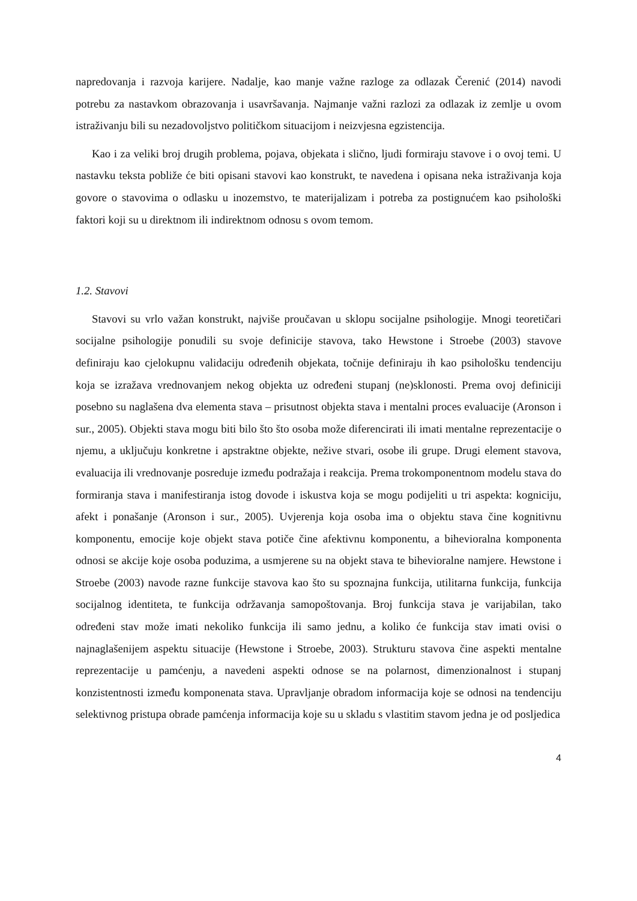napredovanja i razvoja karijere. Nadalje, kao manje važne razloge za odlazak Čerenić (2014) navodi potrebu za nastavkom obrazovanja i usavršavanja. Najmanje važni razlozi za odlazak iz zemlje u ovom istraživanju bili su nezadovoljstvo političkom situacijom i neizvjesna egzistencija.
Kao i za veliki broj drugih problema, pojava, objekata i slično, ljudi formiraju stavove i o ovoj temi. U nastavku teksta pobliže će biti opisani stavovi kao konstrukt, te navedena i opisana neka istraživanja koja govore o stavovima o odlasku u inozemstvo, te materijalizam i potreba za postignućem kao psihološki faktori koji su u direktnom ili indirektnom odnosu s ovom temom.
1.2. Stavovi
Stavovi su vrlo važan konstrukt, najviše proučavan u sklopu socijalne psihologije. Mnogi teoretičari socijalne psihologije ponudili su svoje definicije stavova, tako Hewstone i Stroebe (2003) stavove definiraju kao cjelokupnu validaciju određenih objekata, točnije definiraju ih kao psihološku tendenciju koja se izražava vrednovanjem nekog objekta uz određeni stupanj (ne)sklonosti. Prema ovoj definiciji posebno su naglašena dva elementa stava – prisutnost objekta stava i mentalni proces evaluacije (Aronson i sur., 2005). Objekti stava mogu biti bilo što što osoba može diferencirati ili imati mentalne reprezentacije o njemu, a uključuju konkretne i apstraktne objekte, nežive stvari, osobe ili grupe. Drugi element stavova, evaluacija ili vrednovanje posreduje između podražaja i reakcija. Prema trokomponentnom modelu stava do formiranja stava i manifestiranja istog dovode i iskustva koja se mogu podijeliti u tri aspekta: kogniciju, afekt i ponašanje (Aronson i sur., 2005). Uvjerenja koja osoba ima o objektu stava čine kognitivnu komponentu, emocije koje objekt stava potiče čine afektivnu komponentu, a bihevioralna komponenta odnosi se akcije koje osoba poduzima, a usmjerene su na objekt stava te bihevioralne namjere. Hewstone i Stroebe (2003) navode razne funkcije stavova kao što su spoznajna funkcija, utilitarna funkcija, funkcija socijalnog identiteta, te funkcija održavanja samopoštovanja. Broj funkcija stava je varijabilan, tako određeni stav može imati nekoliko funkcija ili samo jednu, a koliko će funkcija stav imati ovisi o najnaglašenijem aspektu situacije (Hewstone i Stroebe, 2003). Strukturu stavova čine aspekti mentalne reprezentacije u pamćenju, a navedeni aspekti odnose se na polarnost, dimenzionalnost i stupanj konzistentnosti između komponenata stava. Upravljanje obradom informacija koje se odnosi na tendenciju selektivnog pristupa obrade pamćenja informacija koje su u skladu s vlastitim stavom jedna je od posljedica
4